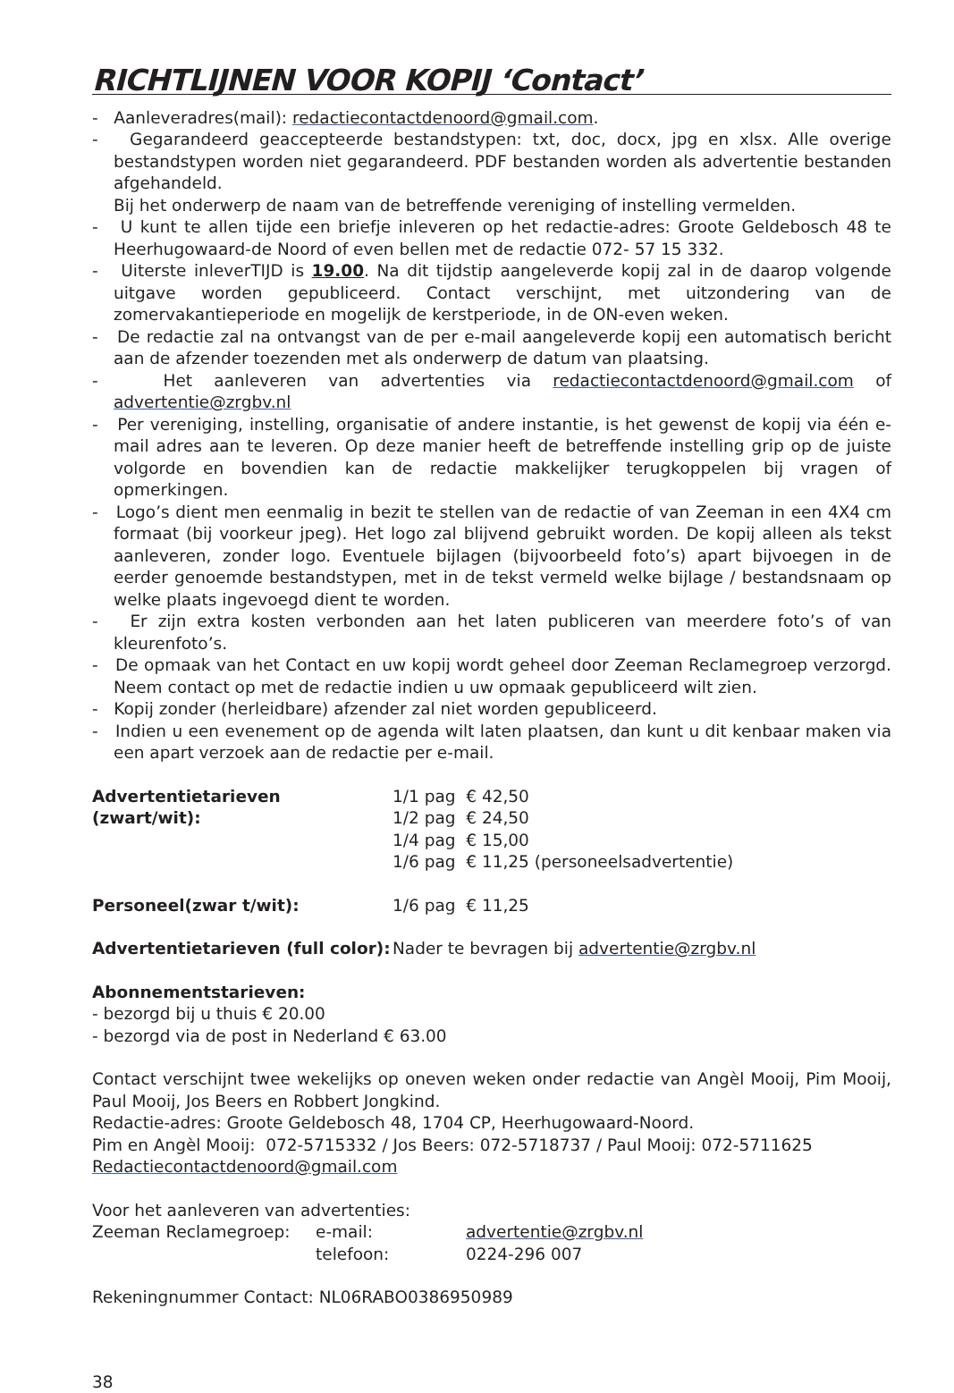RICHTLIJNEN VOOR KOPIJ ‘Contact’
- Aanleveradres(mail): redactiecontactdenoord@gmail.com.
- Gegarandeerd geaccepteerde bestandstypen: txt, doc, docx, jpg en xlsx. Alle overige bestandstypen worden niet gegarandeerd. PDF bestanden worden als advertentie bestanden afgehandeld.
Bij het onderwerp de naam van de betreffende vereniging of instelling vermelden.
- U kunt te allen tijde een briefje inleveren op het redactie-adres: Groote Geldebosch 48 te Heerhugowaard-de Noord of even bellen met de redactie 072- 57 15 332.
- Uiterste inleverTIJD is 19.00. Na dit tijdstip aangeleverde kopij zal in de daarop volgende uitgave worden gepubliceerd. Contact verschijnt, met uitzondering van de zomervakantieperiode en mogelijk de kerstperiode, in de ON-even weken.
- De redactie zal na ontvangst van de per e-mail aangeleverde kopij een automatisch bericht aan de afzender toezenden met als onderwerp de datum van plaatsing.
- Het aanleveren van advertenties via redactiecontactdenoord@gmail.com of advertentie@zrgbv.nl
- Per vereniging, instelling, organisatie of andere instantie, is het gewenst de kopij via één e-mail adres aan te leveren. Op deze manier heeft de betreffende instelling grip op de juiste volgorde en bovendien kan de redactie makkelijker terugkoppelen bij vragen of opmerkingen.
- Logo’s dient men eenmalig in bezit te stellen van de redactie of van Zeeman in een 4X4 cm formaat (bij voorkeur jpeg). Het logo zal blijvend gebruikt worden. De kopij alleen als tekst aanleveren, zonder logo. Eventuele bijlagen (bijvoorbeeld foto’s) apart bijvoegen in de eerder genoemde bestandstypen, met in de tekst vermeld welke bijlage / bestandsnaam op welke plaats ingevoegd dient te worden.
- Er zijn extra kosten verbonden aan het laten publiceren van meerdere foto’s of van kleurenfoto’s.
- De opmaak van het Contact en uw kopij wordt geheel door Zeeman Reclamegroep verzorgd. Neem contact op met de redactie indien u uw opmaak gepubliceerd wilt zien.
- Kopij zonder (herleidbare) afzender zal niet worden gepubliceerd.
- Indien u een evenement op de agenda wilt laten plaatsen, dan kunt u dit kenbaar maken via een apart verzoek aan de redactie per e-mail.
| Advertentietarieven (zwart/wit): | 1/1 pag € 42,50 1/2 pag € 24,50 1/4 pag € 15,00 1/6 pag € 11,25 (personeelsadvertentie) |
| Personeel(zwar t/wit): | 1/6 pag € 11,25 |
| Advertentietarieven (full color): | Nader te bevragen bij advertentie@zrgbv.nl |
Abonnementstarieven:
- bezorgd bij u thuis € 20.00
- bezorgd via de post in Nederland € 63.00
Contact verschijnt twee wekelijks op oneven weken onder redactie van Angèl Mooij, Pim Mooij, Paul Mooij, Jos Beers en Robbert Jongkind.
Redactie-adres: Groote Geldebosch 48, 1704 CP, Heerhugowaard-Noord.
Pim en Angèl Mooij: 072-5715332 / Jos Beers: 072-5718737 / Paul Mooij: 072-5711625
Redactiecontactdenoord@gmail.com
Voor het aanleveren van advertenties:
| Zeeman Reclamegroep: | e-mail: | advertentie@zrgbv.nl |
| | telefoon: | 0224-296 007 |
Rekeningnummer Contact: NL06RABO0386950989
38